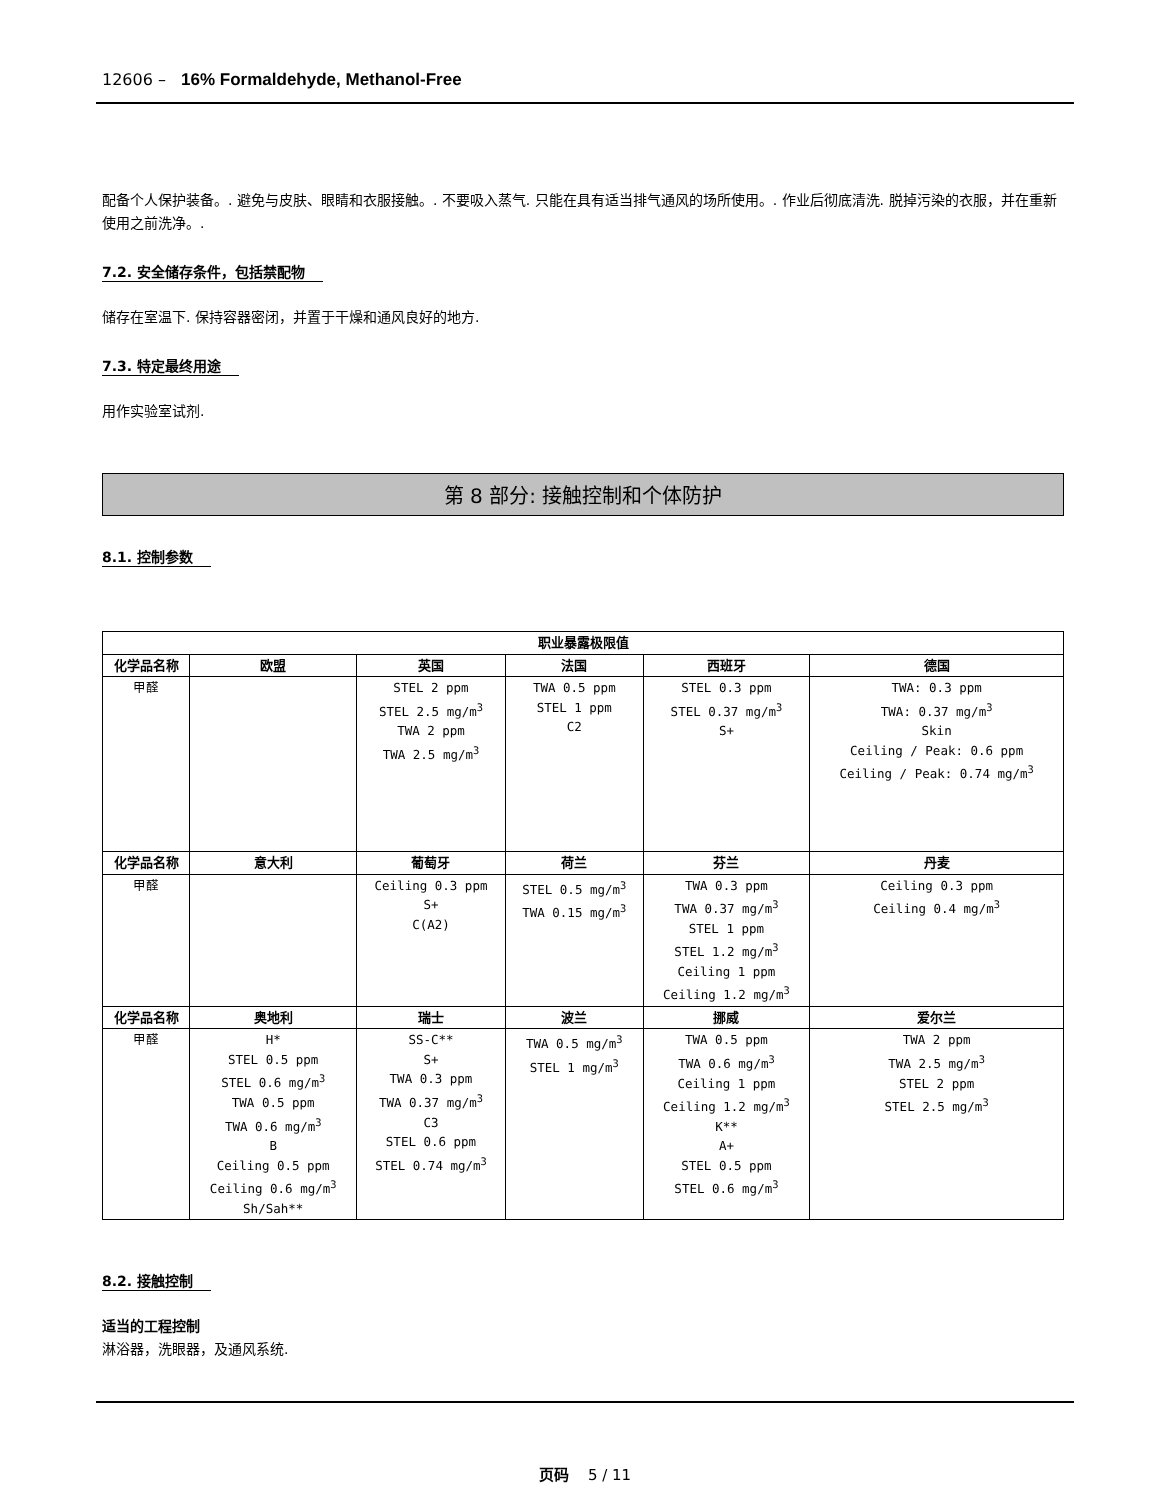12606 – 16% Formaldehyde, Methanol-Free
配备个人保护装备。. 避免与皮肤、眼睛和衣服接触。. 不要吸入蒸气. 只能在具有适当排气通风的场所使用。. 作业后彻底清洗. 脱掉污染的衣服，并在重新使用之前洗净。.
7.2. 安全储存条件，包括禁配物
储存在室温下. 保持容器密闭，并置于干燥和通风良好的地方.
7.3. 特定最终用途
用作实验室试剂.
第 8 部分: 接触控制和个体防护
8.1. 控制参数
| 职业暴露极限值 | | | | | |
| --- | --- | --- | --- | --- | --- |
| 化学品名称 | 欧盟 | 英国 | 法国 | 西班牙 | 德国 |
| 甲醛 | | STEL 2 ppm STEL 2.5 mg/m<sup>3</sup> TWA 2 ppm TWA 2.5 mg/m<sup>3</sup> | TWA 0.5 ppm STEL 1 ppm C2 | STEL 0.3 ppm STEL 0.37 mg/m<sup>3</sup> S+ | TWA: 0.3 ppm TWA: 0.37 mg/m<sup>3</sup> Skin Ceiling / Peak: 0.6 ppm Ceiling / Peak: 0.74 mg/m<sup>3</sup> |
| 化学品名称 | 意大利 | 葡萄牙 | 荷兰 | 芬兰 | 丹麦 |
| 甲醛 | | Ceiling 0.3 ppm S+ C(A2) | STEL 0.5 mg/m<sup>3</sup> TWA 0.15 mg/m<sup>3</sup> | TWA 0.3 ppm TWA 0.37 mg/m<sup>3</sup> STEL 1 ppm STEL 1.2 mg/m<sup>3</sup> Ceiling 1 ppm Ceiling 1.2 mg/m<sup>3</sup> | Ceiling 0.3 ppm Ceiling 0.4 mg/m<sup>3</sup> |
| 化学品名称 | 奥地利 | 瑞士 | 波兰 | 挪威 | 爱尔兰 |
| 甲醛 | H* STEL 0.5 ppm STEL 0.6 mg/m<sup>3</sup> TWA 0.5 ppm TWA 0.6 mg/m<sup>3</sup> B Ceiling 0.5 ppm Ceiling 0.6 mg/m<sup>3</sup> Sh/Sah** | SS-C** S+ TWA 0.3 ppm TWA 0.37 mg/m<sup>3</sup> C3 STEL 0.6 ppm STEL 0.74 mg/m<sup>3</sup> | TWA 0.5 mg/m<sup>3</sup> STEL 1 mg/m<sup>3</sup> | TWA 0.5 ppm TWA 0.6 mg/m<sup>3</sup> Ceiling 1 ppm Ceiling 1.2 mg/m<sup>3</sup> K** A+ STEL 0.5 ppm STEL 0.6 mg/m<sup>3</sup> | TWA 2 ppm TWA 2.5 mg/m<sup>3</sup> STEL 2 ppm STEL 2.5 mg/m<sup>3</sup> |
8.2. 接触控制
适当的工程控制
淋浴器，洗眼器，及通风系统.
页码 5 / 11